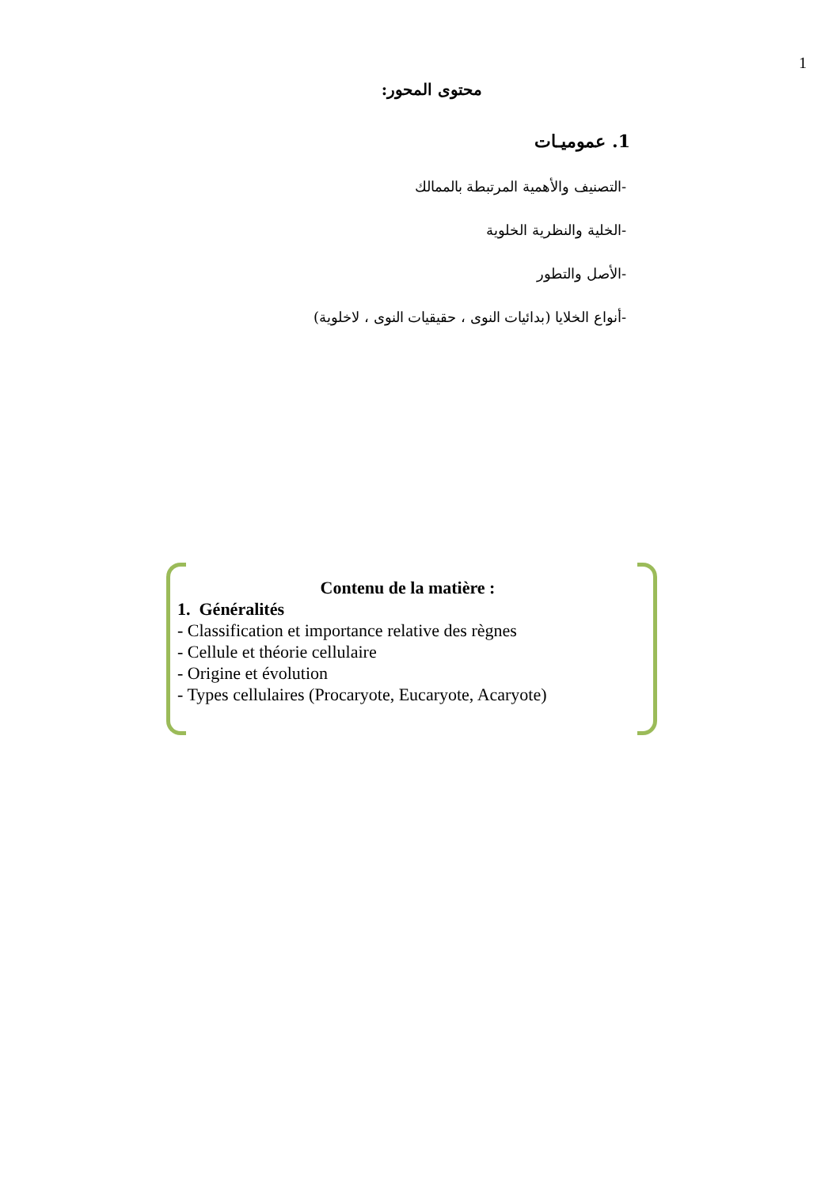1
محتوى المحور:
1. عموميـات
-التصنيف والأهمية المرتبطة بالممالك
-الخلية والنظرية الخلوية
-الأصل والتطور
-أنواع الخلايا (بدائيات النوى ، حقيقيات النوى ، لاخلوية)
Contenu de la matière :
1. Généralités
- Classification et importance relative des règnes
- Cellule et théorie cellulaire
- Origine et évolution
- Types cellulaires (Procaryote, Eucaryote, Acaryote)